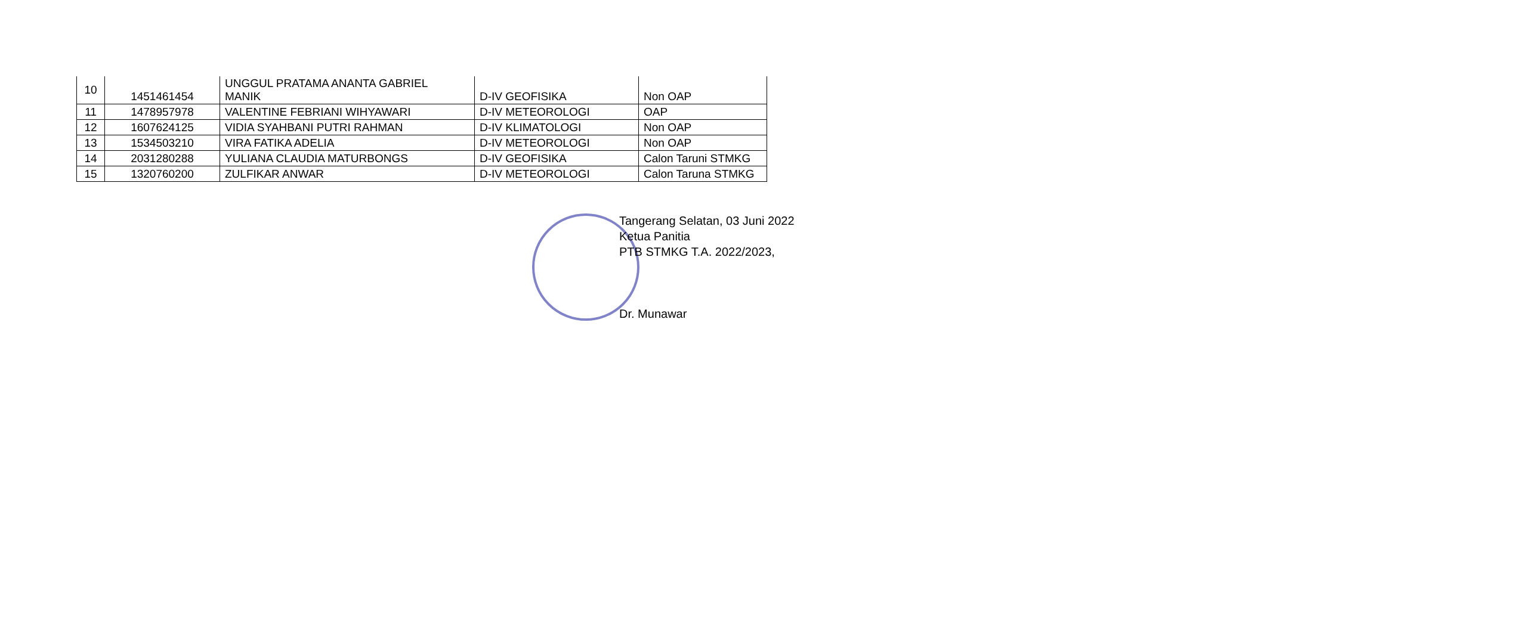| 10 | 1451461454 | UNGGUL PRATAMA ANANTA GABRIEL MANIK | D-IV GEOFISIKA | Non OAP |
| 11 | 1478957978 | VALENTINE FEBRIANI WIHYAWARI | D-IV METEOROLOGI | OAP |
| 12 | 1607624125 | VIDIA SYAHBANI PUTRI RAHMAN | D-IV KLIMATOLOGI | Non OAP |
| 13 | 1534503210 | VIRA FATIKA ADELIA | D-IV METEOROLOGI | Non OAP |
| 14 | 2031280288 | YULIANA CLAUDIA MATURBONGS | D-IV GEOFISIKA | Calon Taruni STMKG |
| 15 | 1320760200 | ZULFIKAR ANWAR | D-IV METEOROLOGI | Calon Taruna STMKG |
Tangerang Selatan, 03 Juni 2022
Ketua Panitia
PTB STMKG T.A. 2022/2023,
Dr. Munawar